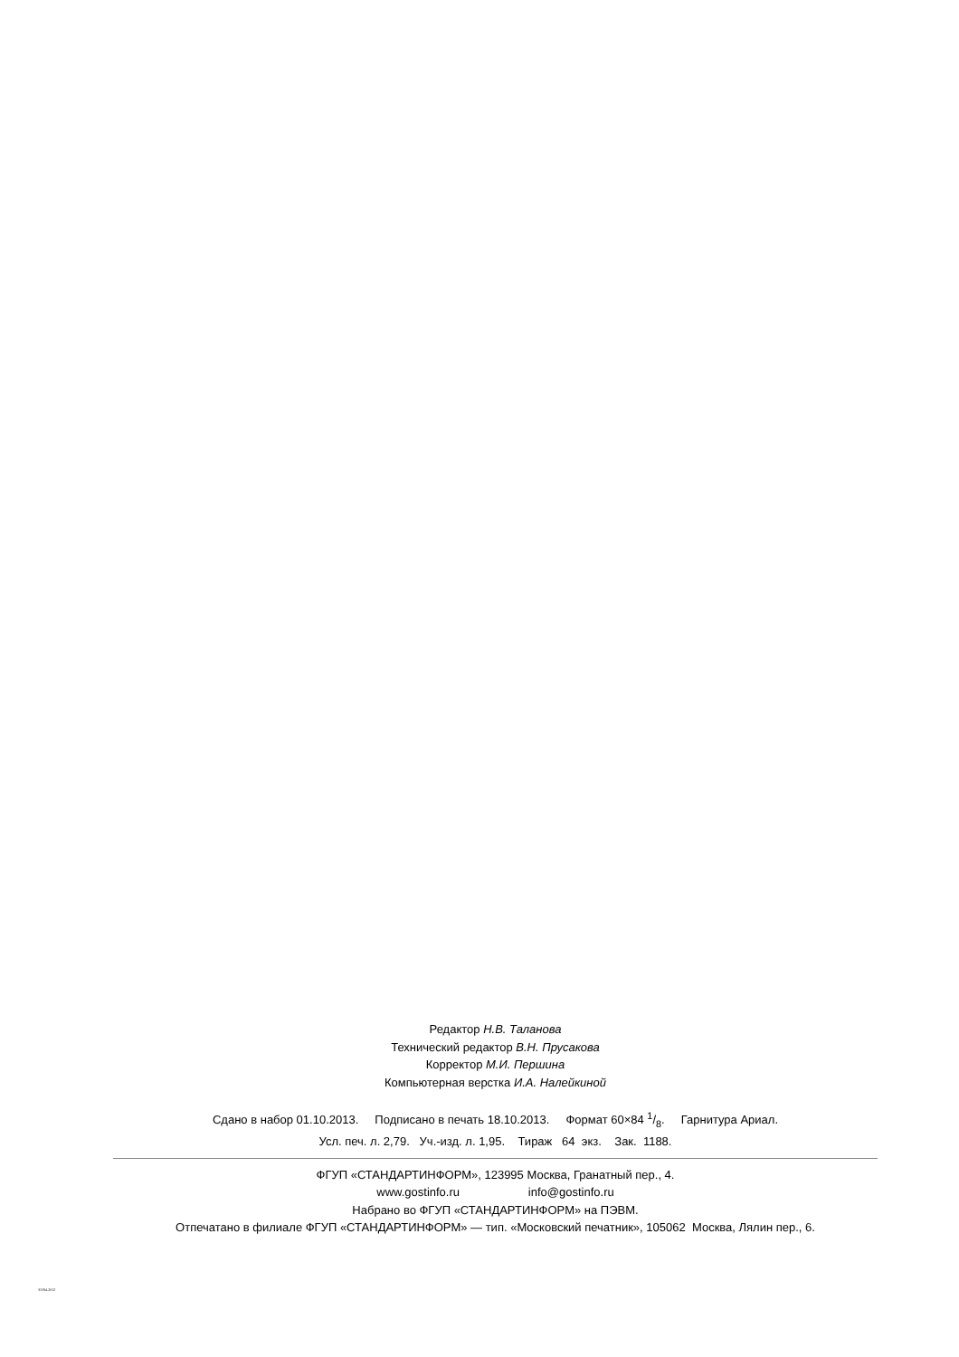Редактор Н.В. Таланова
Технический редактор В.Н. Прусакова
Корректор М.И. Першина
Компьютерная верстка И.А. Налейкиной
Сдано в набор 01.10.2013. Подписано в печать 18.10.2013. Формат 60×84 1/8. Гарнитура Ариал.
Усл. печ. л. 2,79. Уч.-изд. л. 1,95. Тираж 64 экз. Зак. 1188.
ФГУП «СТАНДАРТИНФОРМ», 123995 Москва, Гранатный пер., 4.
www.gostinfo.ru info@gostinfo.ru
Набрано во ФГУП «СТАНДАРТИНФОРМ» на ПЭВМ.
Отпечатано в филиале ФГУП «СТАНДАРТИНФОРМ» — тип. «Московский печатник», 105062 Москва, Лялин пер., 6.
31594-2012